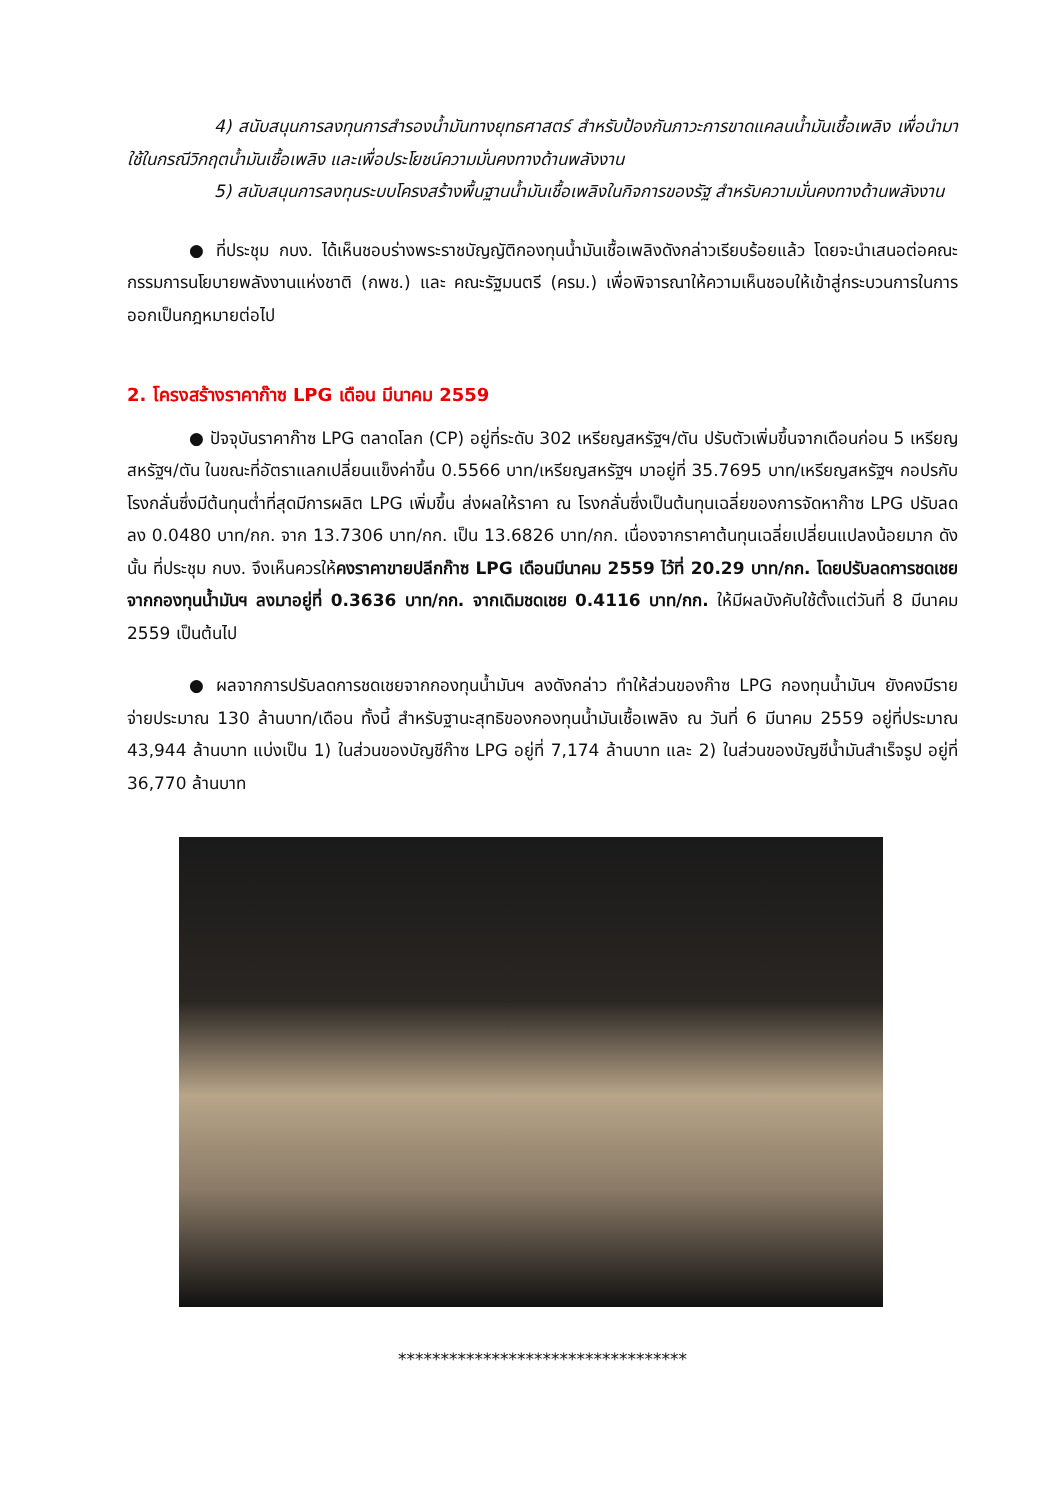4) สนับสนุนการลงทุนการสำรองน้ำมันทางยุทธศาสตร์ สำหรับป้องกันภาวะการขาดแคลนน้ำมันเชื้อเพลิง เพื่อนำมาใช้ในกรณีวิกฤตน้ำมันเชื้อเพลิง และเพื่อประโยชน์ความมั่นคงทางด้านพลังงาน
5) สนับสนุนการลงทุนระบบโครงสร้างพื้นฐานน้ำมันเชื้อเพลิงในกิจการของรัฐ สำหรับความมั่นคงทางด้านพลังงาน
● ที่ประชุม กบง. ได้เห็นชอบร่างพระราชบัญญัติกองทุนน้ำมันเชื้อเพลิงดังกล่าวเรียบร้อยแล้ว โดยจะนำเสนอต่อคณะกรรมการนโยบายพลังงานแห่งชาติ (กพช.) และ คณะรัฐมนตรี (ครม.) เพื่อพิจารณาให้ความเห็นชอบให้เข้าสู่กระบวนการในการออกเป็นกฎหมายต่อไป
2. โครงสร้างราคาก๊าซ LPG เดือน มีนาคม 2559
● ปัจจุบันราคาก๊าซ LPG ตลาดโลก (CP) อยู่ที่ระดับ 302 เหรียญสหรัฐฯ/ตัน ปรับตัวเพิ่มขึ้นจากเดือนก่อน 5 เหรียญสหรัฐฯ/ตัน ในขณะที่อัตราแลกเปลี่ยนแข็งค่าขึ้น 0.5566 บาท/เหรียญสหรัฐฯ มาอยู่ที่ 35.7695 บาท/เหรียญสหรัฐฯ กอปรกับโรงกลั่นซึ่งมีต้นทุนต่ำที่สุดมีการผลิต LPG เพิ่มขึ้น ส่งผลให้ราคา ณ โรงกลั่นซึ่งเป็นต้นทุนเฉลี่ยของการจัดหาก๊าซ LPG ปรับลดลง 0.0480 บาท/กก. จาก 13.7306 บาท/กก. เป็น 13.6826 บาท/กก. เนื่องจากราคาต้นทุนเฉลี่ยเปลี่ยนแปลงน้อยมาก ดังนั้น ที่ประชุม กบง. จึงเห็นควรให้คงราคาขายปลีกก๊าซ LPG เดือนมีนาคม 2559 ไว้ที่ 20.29 บาท/กก. โดยปรับลดการชดเชยจากกองทุนน้ำมันฯ ลงมาอยู่ที่ 0.3636 บาท/กก. จากเดิมชดเชย 0.4116 บาท/กก. ให้มีผลบังคับใช้ตั้งแต่วันที่ 8 มีนาคม 2559 เป็นต้นไป
● ผลจากการปรับลดการชดเชยจากกองทุนน้ำมันฯ ลงดังกล่าว ทำให้ส่วนของก๊าซ LPG กองทุนน้ำมันฯ ยังคงมีรายจ่ายประมาณ 130 ล้านบาท/เดือน ทั้งนี้ สำหรับฐานะสุทธิของกองทุนน้ำมันเชื้อเพลิง ณ วันที่ 6 มีนาคม 2559 อยู่ที่ประมาณ 43,944 ล้านบาท แบ่งเป็น 1) ในส่วนของบัญชีก๊าซ LPG อยู่ที่ 7,174 ล้านบาท และ 2) ในส่วนของบัญชีน้ำมันสำเร็จรูป อยู่ที่ 36,770 ล้านบาท
**********************************